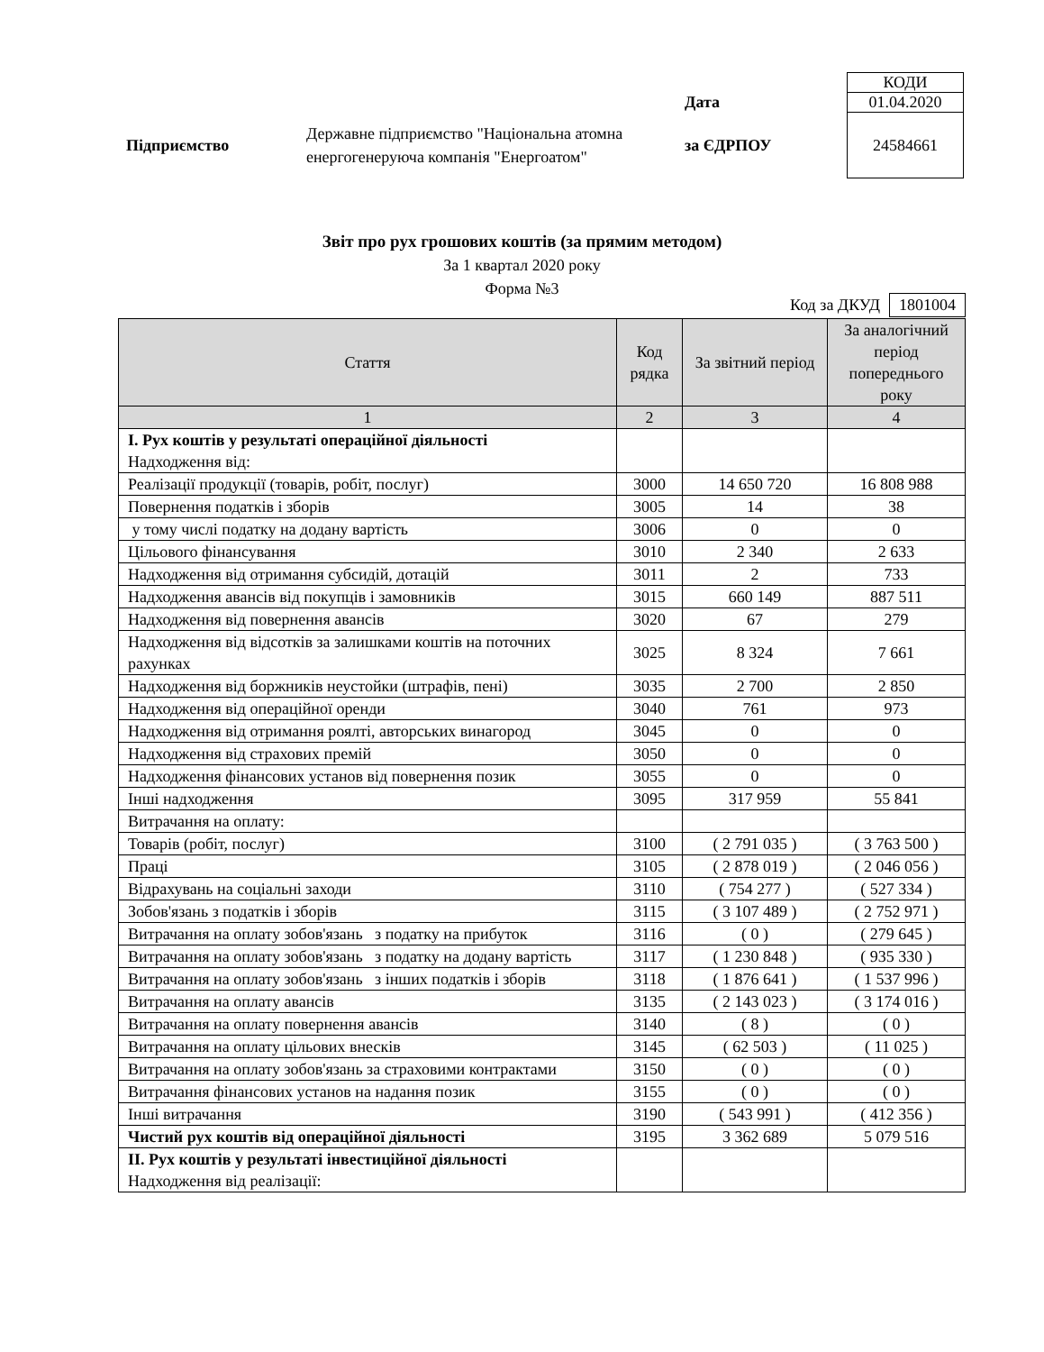| | | | КОДИ |
| | | Дата | 01.04.2020 |
| Підприємство | Державне підприємство "Національна атомна енергогенеруюча компанія "Енергоатом" | за ЄДРПОУ | 24584661 |
Звіт про рух грошових коштів (за прямим методом)
За 1 квартал 2020 року
Форма №3
Код за ДКУД 1801004
| Стаття | Код рядка | За звітний період | За аналогічний період попереднього року |
| --- | --- | --- | --- |
| 1 | 2 | 3 | 4 |
| І. Рух коштів у результаті операційної діяльності Надходження від: | | | |
| Реалізації продукції (товарів, робіт, послуг) | 3000 | 14 650 720 | 16 808 988 |
| Повернення податків і зборів | 3005 | 14 | 38 |
| у тому числі податку на додану вартість | 3006 | 0 | 0 |
| Цільового фінансування | 3010 | 2 340 | 2 633 |
| Надходження від отримання субсидій, дотацій | 3011 | 2 | 733 |
| Надходження авансів від покупців і замовників | 3015 | 660 149 | 887 511 |
| Надходження від повернення авансів | 3020 | 67 | 279 |
| Надходження від відсотків за залишками коштів на поточних рахунках | 3025 | 8 324 | 7 661 |
| Надходження від боржників неустойки (штрафів, пені) | 3035 | 2 700 | 2 850 |
| Надходження від операційної оренди | 3040 | 761 | 973 |
| Надходження від отримання роялті, авторських винагород | 3045 | 0 | 0 |
| Надходження від страхових премій | 3050 | 0 | 0 |
| Надходження фінансових установ від повернення позик | 3055 | 0 | 0 |
| Інші надходження | 3095 | 317 959 | 55 841 |
| Витрачання на оплату: | | | |
| Товарів (робіт, послуг) | 3100 | ( 2 791 035 ) | ( 3 763 500 ) |
| Праці | 3105 | ( 2 878 019 ) | ( 2 046 056 ) |
| Відрахувань на соціальні заходи | 3110 | ( 754 277 ) | ( 527 334 ) |
| Зобов'язань з податків і зборів | 3115 | ( 3 107 489 ) | ( 2 752 971 ) |
| Витрачання на оплату зобов'язань з податку на прибуток | 3116 | ( 0 ) | ( 279 645 ) |
| Витрачання на оплату зобов'язань з податку на додану вартість | 3117 | ( 1 230 848 ) | ( 935 330 ) |
| Витрачання на оплату зобов'язань з інших податків і зборів | 3118 | ( 1 876 641 ) | ( 1 537 996 ) |
| Витрачання на оплату авансів | 3135 | ( 2 143 023 ) | ( 3 174 016 ) |
| Витрачання на оплату повернення авансів | 3140 | ( 8 ) | ( 0 ) |
| Витрачання на оплату цільових внесків | 3145 | ( 62 503 ) | ( 11 025 ) |
| Витрачання на оплату зобов'язань за страховими контрактами | 3150 | ( 0 ) | ( 0 ) |
| Витрачання фінансових установ на надання позик | 3155 | ( 0 ) | ( 0 ) |
| Інші витрачання | 3190 | ( 543 991 ) | ( 412 356 ) |
| Чистий рух коштів від операційної діяльності | 3195 | 3 362 689 | 5 079 516 |
| ІІ. Рух коштів у результаті інвестиційної діяльності Надходження від реалізації: | | | |